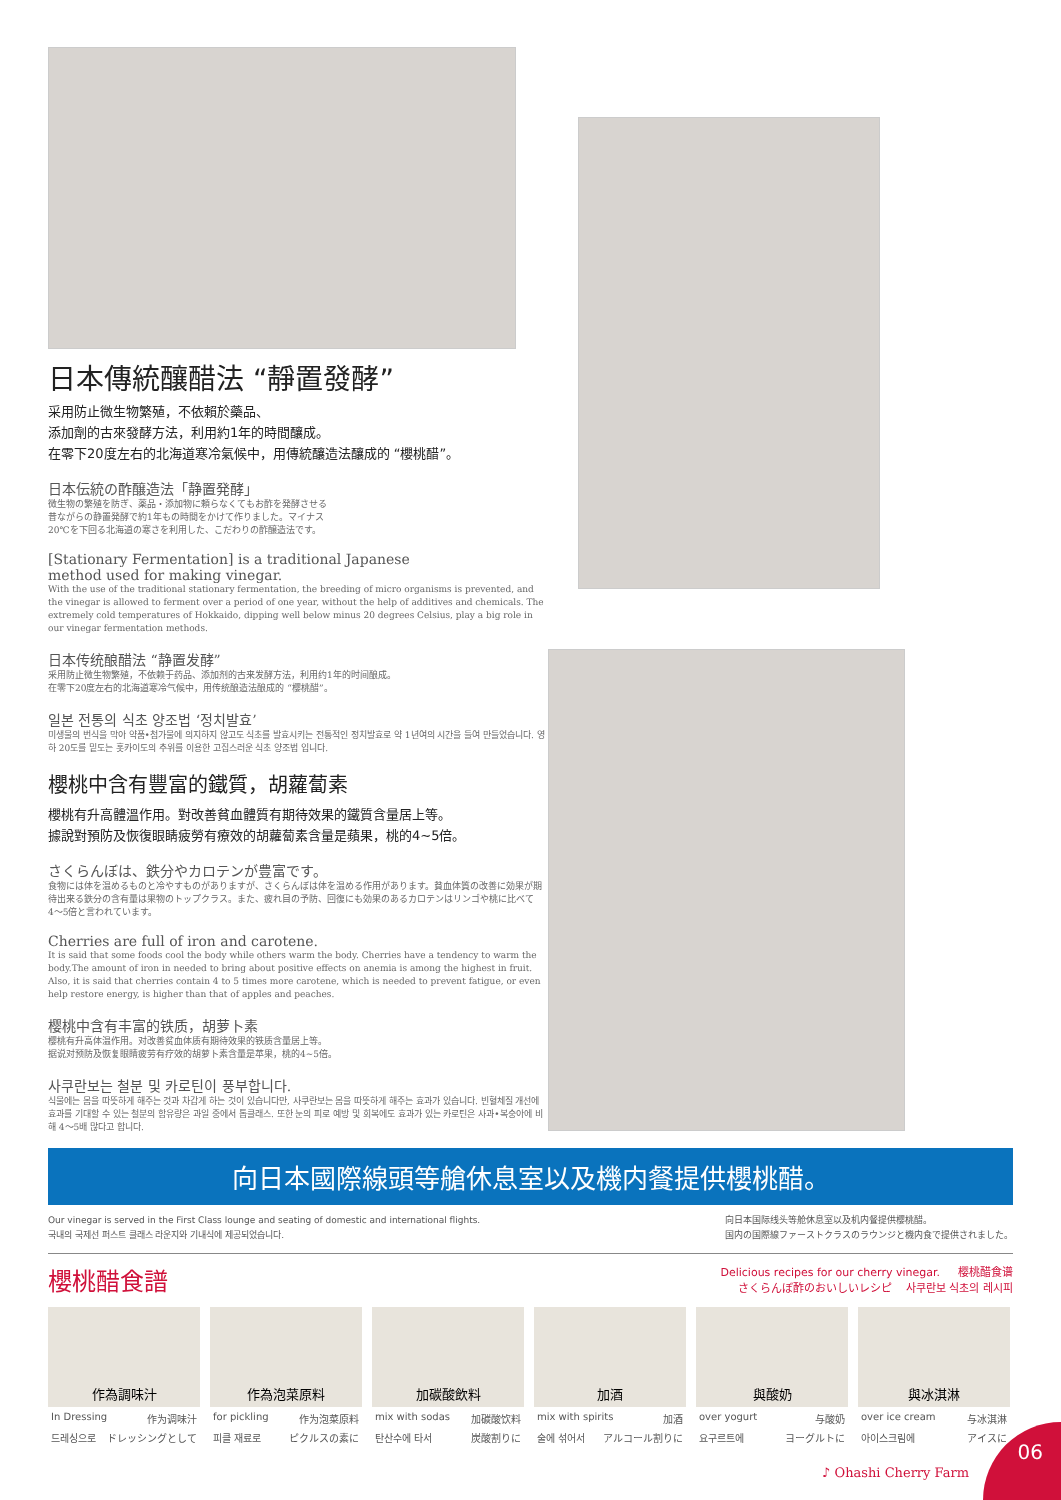日本傳統釀醋法 “靜置發酵”
采用防止微生物繁殖，不依賴於藥品、
添加劑的古來發酵方法，利用約1年的時間釀成。
在零下20度左右的北海道寒冷氣候中，用傳統釀造法釀成的 “櫻桃醋”。
日本伝統の酢醸造法「静置発酵」
微生物の繁殖を防ぎ、薬品・添加物に頼らなくてもお酢を発酵させる
昔ながらの静置発酵で約1年もの時間をかけて作りました。マイナス
20℃を下回る北海道の寒さを利用した、こだわりの酢醸造法です。
[Stationary Fermentation] is a traditional Japanese
method used for making vinegar.
With the use of the traditional stationary fermentation, the breeding of micro organisms is prevented, and the vinegar is allowed to ferment over a period of one year, without the help of additives and chemicals. The extremely cold temperatures of Hokkaido, dipping well below minus 20 degrees Celsius, play a big role in our vinegar fermentation methods.
日本传统酿醋法 “静置发酵”
采用防止微生物繁殖，不依赖于药品、添加剂的古来发酵方法，利用约1年的时间酿成。
在零下20度左右的北海道寒冷气候中，用传统酿造法酿成的 “樱桃醋”。
일본 전통의 식초 양조법 ‘정치발효’
미생물의 번식을 막아 약품•첨가물에 의지하지 않고도 식초를 발효시키는 전통적인 정치발효로 약 1년여의 시간을 들여 만들었습니다. 영하 20도를 밑도는 홋카이도의 추위를 이용한 고집스러운 식초 양조법 입니다.
櫻桃中含有豐富的鐵質，胡蘿蔔素
櫻桃有升高體溫作用。對改善貧血體質有期待效果的鐵質含量居上等。
據說對預防及恢復眼睛疲勞有療效的胡蘿蔔素含量是蘋果，桃的4~5倍。
さくらんぼは、鉄分やカロテンが豊富です。
食物には体を温めるものと冷やすものがありますが、さくらんぼは体を温める作用があります。貧血体質の改善に効果が期待出来る鉄分の含有量は果物のトップクラス。また、疲れ目の予防、回復にも効果のあるカロテンはリンゴや桃に比べて4〜5倍と言われています。
Cherries are full of iron and carotene.
It is said that some foods cool the body while others warm the body. Cherries have a tendency to warm the body.The amount of iron in needed to bring about positive effects on anemia is among the highest in fruit. Also, it is said that cherries contain 4 to 5 times more carotene, which is needed to prevent fatigue, or even help restore energy, is higher than that of apples and peaches.
樱桃中含有丰富的铁质，胡萝卜素
樱桃有升高体温作用。对改善贫血体质有期待效果的铁质含量居上等。
据说对预防及恢复眼睛疲劳有疗效的胡萝卜素含量是苹果，桃的4~5倍。
사쿠란보는 철분 및 카로틴이 풍부합니다.
식물에는 몸을 따뜻하게 해주는 것과 차갑게 하는 것이 있습니다만, 사쿠란보는 몸을 따뜻하게 해주는 효과가 있습니다. 빈혈체질 개선에 효과를 기대할 수 있는 철분의 함유량은 과일 중에서 톱클래스. 또한 눈의 피로 예방 및 회복에도 효과가 있는 카로틴은 사과•복숭아에 비해 4～5배 많다고 합니다.
向日本國際線頭等艙休息室以及機内餐提供櫻桃醋。
Our vinegar is served in the First Class lounge and seating of domestic and international flights.
국내의 국제선 퍼스트 클래스 라운지와 기내식에 제공되었습니다.
向日本国际线头等舱休息室以及机内餐提供樱桃醋。
国内の国際線ファーストクラスのラウンジと機内食で提供されました。
櫻桃醋食譜
Delicious recipes for our cherry vinegar. 　 樱桃醋食谱
さくらんぼ酢のおいしいレシピ 　사쿠란보 식초의 레시피
作為調味汁
In Dressing 作为调味汁
드레싱으로 ドレッシングとして
作為泡菜原料
for pickling 作为泡菜原料
피클 재료로 ピクルスの素に
加碳酸飲料
mix with sodas 加碳酸饮料
탄산수에 타서 炭酸割りに
加酒
mix with spirits 加酒
술에 섞어서 アルコール割りに
與酸奶
over yogurt 与酸奶
요구르트에 ヨーグルトに
與冰淇淋
over ice cream 与冰淇淋
아이스크림에 アイスに
♪ Ohashi Cherry Farm
06